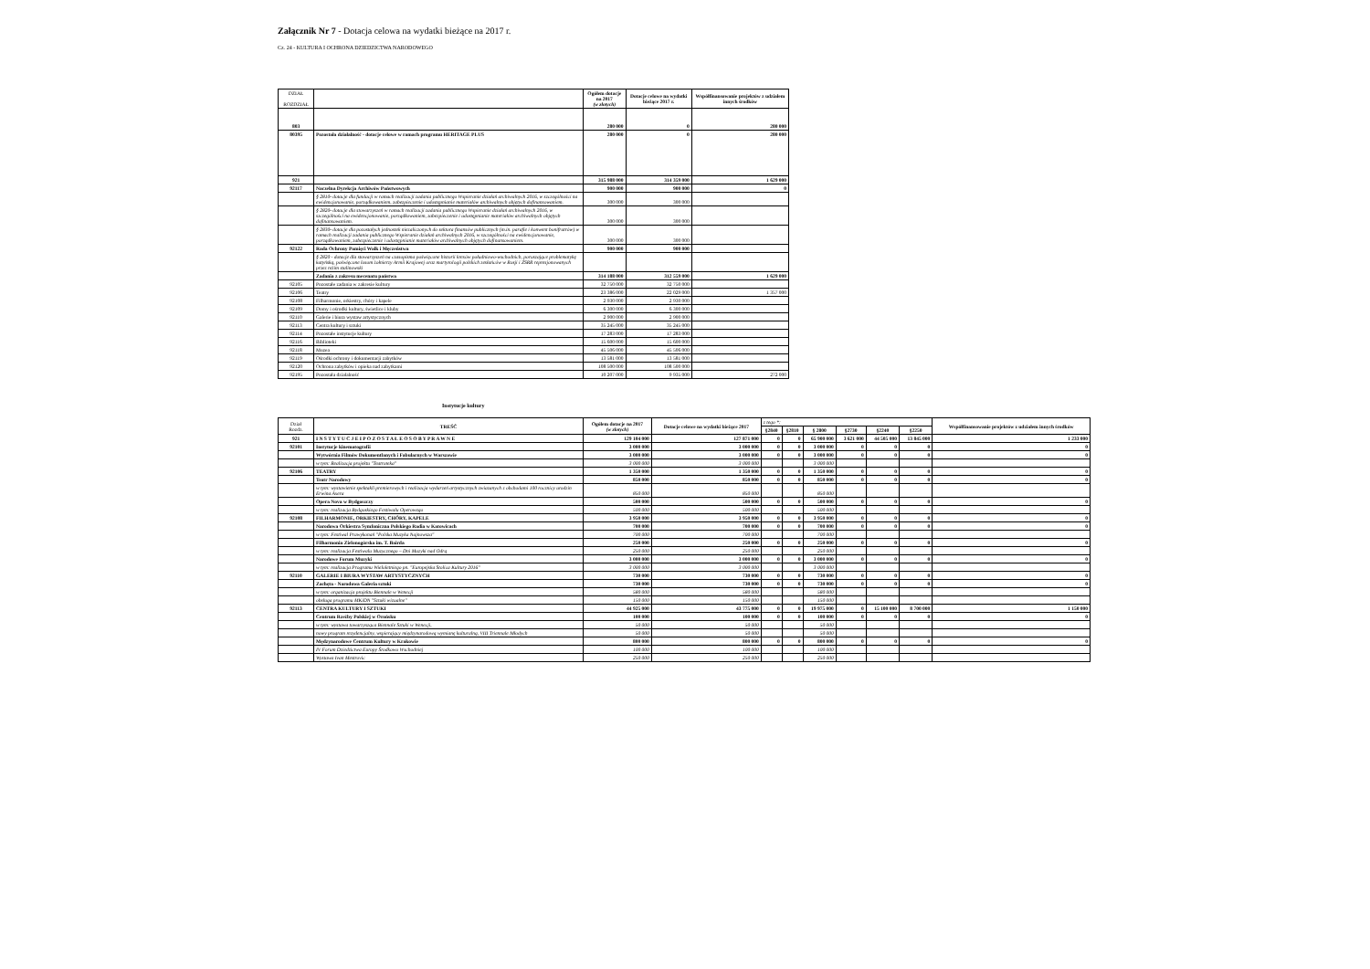Załącznik Nr 7 - Dotacja celowa na wydatki bieżące na 2017 r.
Cz. 24 - KULTURA I OCHRONA DZIEDZICTWA NARODOWEGO
| DZIAŁ ROZDZIAŁ | | Ogółem dotacje na 2017 (w złotych) | Dotacje celowe na wydatki bieżące 2017 r. | Współfinansowanie projektów z udziałem innych środków |
| --- | --- | --- | --- | --- |
| 803 | | 280 000 | 0 | 280 000 |
| 80395 | Pozostała działalność - dotacje celowe w ramach programu HERITAGE PLUS | 280 000 | 0 | 280 000 |
| 921 | | 315 988 000 | 314 359 000 | 1 629 000 |
| 92117 | Naczelna Dyrekcja Archiwów Państwowych | 900 000 | 900 000 | 0 |
| | § 2810- dotacje dla fundacji w ramach realizacji zadania publicznego Wspieranie działań archiwalnych 2016, w szczególności na ewidencjonowanie, porządkowaniem, zabezpieczenie i udostępnianie materiałów archiwalnych objętych dofinansowaniem. | 300 000 | 300 000 | |
| | § 2820- dotacje dla stowarzyszeń w ramach realizacji zadania publicznego Wspieranie działań archiwalnych 2016, w szczególności na ewidencjonowanie, porządkowaniem, zabezpieczenie i udostępnianie materiałów archiwalnych objętych dofinansowaniem. | 300 000 | 300 000 | |
| | § 2830- dotacje dla pozostałych jednostek niezaliczonych do sektora finansów publicznych (m.in. parafie i konwent bonifratrów) w ramach realizacji zadania publicznego Wspieranie działań archiwalnych 2016, w szczególności na ewidencjonowanie, porządkowaniem, zabezpieczenie i udostępnianie materiałów archiwalnych objętych dofinansowaniem. | 300 000 | 300 000 | |
| 92122 | Rada Ochrony Pamięci Walk i Męczeństwa | 900 000 | 900 000 | |
| | § 2820 - dotacje dla stowarzyszeń na czasopisma poświęcone historii kresów południowo-wschodnich, poruszające problematykę katyńską, poświęcone losom żołnierzy Armii Krajowej oraz martyrologii polskich zesłańców w Rosji i ZSRR represjonowanych przez reżim stalinowski | | | |
| | Zadania z zakresu mecenatu państwa | 314 188 000 | 312 559 000 | 1 629 000 |
| 92105 | Pozostałe zadania w zakresie kultury | 32 750 000 | 32 750 000 | |
| 92106 | Teatry | 23 386 000 | 22 029 000 | 1 357 000 |
| 92108 | Filharmonie, orkiestry, chóry i kapele | 2 930 000 | 2 930 000 | |
| 92109 | Domy i ośrodki kultury, świetlice i kluby | 6 300 000 | 6 300 000 | |
| 92110 | Galerie i biura wystaw artystycznych | 2 900 000 | 2 900 000 | |
| 92113 | Centra kultury i sztuki | 35 245 000 | 35 245 000 | |
| 92114 | Pozostałe instytucje kultury | 17 283 000 | 17 283 000 | |
| 92116 | Biblioteki | 15 600 000 | 15 600 000 | |
| 92118 | Muzea | 45 506 000 | 45 506 000 | |
| 92119 | Ośrodki ochrony i dokumentacji zabytków | 13 581 000 | 13 581 000 | |
| 92120 | Ochrona zabytków i opieka nad zabytkami | 108 500 000 | 108 500 000 | |
| 92195 | Pozostała działalność | 10 207 000 | 9 935 000 | 272 000 |
Instytucje kultury
| Dział Rozdz. | TREŚĆ | Ogółem dotacje na 2017 (w złotych) | Dotacje celowe na wydatki bieżące 2017 | z tego *: | | | | | | Współfinansowanie projektów z udziałem innych środków |
| | | | | §2840 | §2810 | § 2800 | §2730 | §2240 | §2250 | |
| 921 | I N S T Y T U C J E I P O Z O S T A Ł E O S O B Y P R A W N E | 129 104 000 | 127 871 000 | 0 | 0 | 65 900 000 | 3 621 000 | 44 505 000 | 13 845 000 | 1 233 000 |
| 92101 | Instytucje kinematografii | 3 000 000 | 3 000 000 | 0 | 0 | 3 000 000 | 0 | 0 | 0 | 0 |
| | Wytwórnia Filmów Dokumentlanych i Fabularnych w Warszawie | 3 000 000 | 3 000 000 | 0 | 0 | 3 000 000 | 0 | 0 | 0 | 0 |
| | w tym: Realizacja projektu "Teatroteka" | 3 000 000 | 3 000 000 | | | 3 000 000 | | | | |
| 92106 | TEATRY | 1 350 000 | 1 350 000 | 0 | 0 | 1 350 000 | 0 | 0 | 0 | 0 |
| | Teatr Narodowy | 850 000 | 850 000 | 0 | 0 | 850 000 | 0 | 0 | 0 | 0 |
| | w tym: wystawienie spektakli premierowych i realizacja wydarzeń artystycznych zwiazanych z obchodami 100 rocznicy urodzin Erwina Axera | 850 000 | 850 000 | | | 850 000 | | | | |
| | Opera Nova w Bydgoszczy | 500 000 | 500 000 | 0 | 0 | 500 000 | 0 | 0 | 0 | 0 |
| | w tym: realizacja Bydgoskiego Festiwalu Operowego | 500 000 | 500 000 | | | 500 000 | | | | |
| 92108 | FILHARMONIE, ORKIESTRY, CHÓRY, KAPELE | 3 950 000 | 3 950 000 | 0 | 0 | 3 950 000 | 0 | 0 | 0 | 0 |
| | Narodowa Orkiestra Symfoniczna Polskiego Radia w Katowicach | 700 000 | 700 000 | 0 | 0 | 700 000 | 0 | 0 | 0 | 0 |
| | w tym: Festiwal Prawykonań "Polska Muzyka Najnowsza" | 700 000 | 700 000 | | | 700 000 | | | | |
| | Filharmonia Zielonogórska im. T. Bairda | 250 000 | 250 000 | 0 | 0 | 250 000 | 0 | 0 | 0 | 0 |
| | w tym: realizacja Festiwalu Muzycznego – Dni Muzyki nad Odrą | 250 000 | 250 000 | | | 250 000 | | | | |
| | Narodowe Forum Muzyki | 3 000 000 | 3 000 000 | 0 | 0 | 3 000 000 | 0 | 0 | 0 | 0 |
| | w tym: realizacja Programu Wieloletniego pn. "Europejska Stolica Kultury 2016" | 3 000 000 | 3 000 000 | | | 3 000 000 | | | | |
| 92110 | GALERIE I BIURA WYSTAW ARTYSTYCZNYCH | 730 000 | 730 000 | 0 | 0 | 730 000 | 0 | 0 | 0 | 0 |
| | Zachęta - Narodowa Galeria sztuki | 730 000 | 730 000 | 0 | 0 | 730 000 | 0 | 0 | 0 | 0 |
| | w tym: organizacja projektu Biennale w Wenecji | 580 000 | 580 000 | | | 580 000 | | | | |
| | obsługa programu MKiDN "Sztuki wizualne" | 150 000 | 150 000 | | | 150 000 | | | | |
| 92113 | CENTRA KULTURY I SZTUKI | 44 925 000 | 43 775 000 | 0 | 0 | 19 975 000 | 0 | 15 100 000 | 8 700 000 | 1 150 000 |
| | Centrum Rzeźby Polskiej w Orońsku | 100 000 | 100 000 | 0 | 0 | 100 000 | 0 | 0 | 0 | 0 |
| | w tym: wystawa towarzysząca Biennale Sztuki w Wenecji, | 50 000 | 50 000 | | | 50 000 | | | | |
| | nowy program rezydencjalny, wspierający międzynarodową wymianę kulturalną, VIII Triennale Młodych | 50 000 | 50 000 | | | 50 000 | | | | |
| | Mędzynarodowe Centrum Kultury w Krakowie | 800 000 | 800 000 | 0 | 0 | 800 000 | 0 | 0 | 0 | 0 |
| | IV Forum Dziedzictwa Europy Środkowo Wschodniej | 100 000 | 100 000 | | | 100 000 | | | | |
| | Wystawa Ivan Mestrovic | 250 000 | 250 000 | | | 250 000 | | | | |